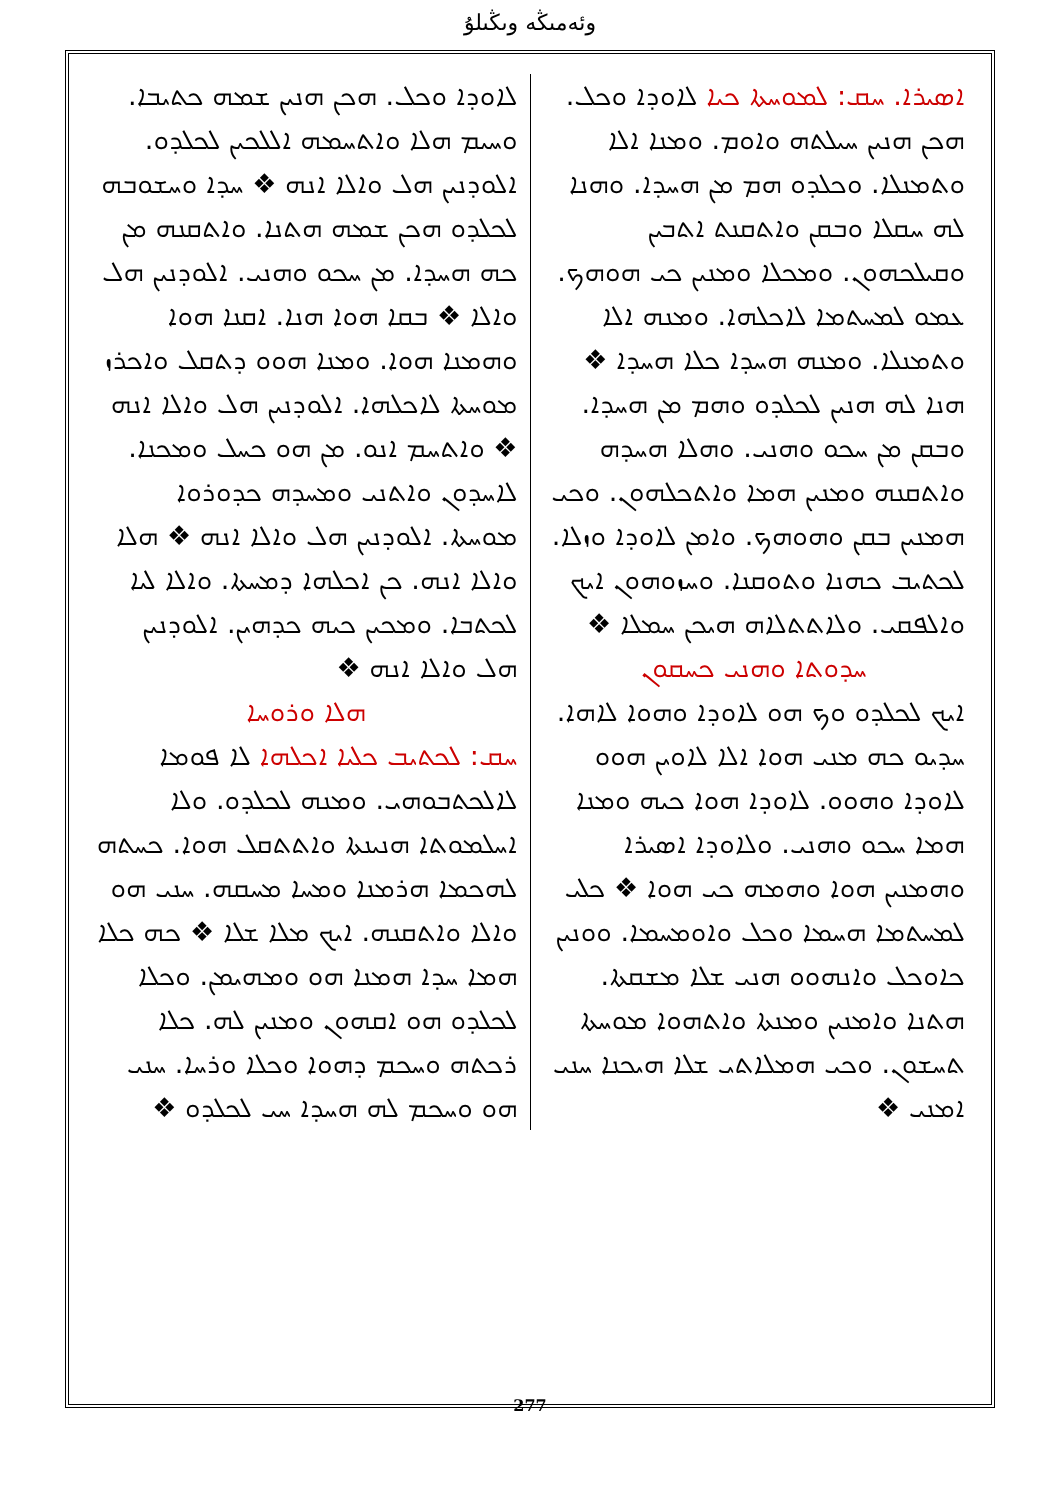وئەمىڭە وىڭىلۇ
ܠܐܘܕܐ ܘܟܠ. ܗܟܢ ܗܢܝܢ ܫܡܗ ܟܬܝܒܐ. ܘܚܝܡ ܗܠܐ ܘܐܬܚܡܗ ܐܠܠܟܝܢ ܠܟܠܕܘ. ܐܠܘܕܢܝܢ ܗܠ ܘܐܠܐ ܐܢܗ ❖ ܚܕܐ ܘܚܫܘܒܗ ܠܟܠܕܘ ܗܟܢ ܫܡܗ ܗܬܢܐ. ܘܐܬܩܢܗ ܡܢ ܟܗ ܗܚܕܐ. ܡܢ ܚܟܘ ܘܗܢܝ. ܐܠܘܕܢܝܢ ܗܠ ܘܐܠܐ ❖ ܒܩܐ ܗܘܐ ܗܢܐ. ܐܩܢܐ ܗܘܐ ܘܗܡܢܐ ܗܘܐ. ܘܡܢܐ ܗܘܘ ܕܬܩܠ ܘܐܟܪܙ ܡܘܚܬܐ ܠܐܟܠܗܐ. ܐܠܘܕܢܝܢ ܗܠ ܘܐܠܐ ܐܢܗ ❖ ܘܐܬܚܡ ܐܢܘ. ܡܢ ܗܘ ܟܚܠ ܘܡܟܢܐ. ܠܐܚܕܘܢ ܘܐܬܢܝ ܘܡܚܕܗ ܟܕܘܪܘܐ ܡܘܚܬܐ. ܐܠܘܕܢܝܢ ܗܠ ܘܐܠܐ ܐܢܗ ❖ ܗܠܐ ܘܐܠܐ ܐܢܗ. ܟܢ ܐܟܠܗܐ ܕܡܚܬܐ. ܘܐܠܐ ܠܝܐ ܠܟܬܒܐ. ܘܡܟܝܢ ܟܝܗ ܟܕܗܝܢ. ܐܠܘܕܢܝܢ ܗܠ ܘܐܠܐ ܐܢܗ ❖
ܗܠܐ ܘܪܘܚܐ
ܚܩ: ܠܟܬܝܒ ܟܠܝܐ ܐܟܠܗܐ ܠܐ ܦܘܡܐ ܠܐܠܟܬܒܘܗܝ. ܘܡܢܗ ܠܟܠܕܘ. ܘܠܐ ܐܚܠܡܘܬܐ ܗܢܝܢܬܐ ܘܐܬܬܩܠ ܗܘܐ. ܟܚܬܗ ܠܗܟܡܐ ܗܪܡܢܐ ܘܡܚܐ ܡܚܩܗ. ܚܢܝ ܗܘ ܘܐܠܐ ܘܐܬܩܢܗ. ܐܝܟ ܡܠܐ ܫܠܐ ❖ ܟܗ ܟܠܐ ܗܡܐ ܚܕܐ ܗܡܢܐ ܗܘ ܘܡܗܝܡܢ. ܘܟܠܐ ܠܟܠܕܘ ܗܘ ܐܩܗܘܢ ܘܡܢܝܢ ܠܗ. ܟܠܐ ܪܟܬܗ ܘܚܟܡ ܕܗܘܐ ܘܟܠܐ ܘܪܚܐ. ܚܢܝ ܗܘ ܘܚܟܡ ܠܗ ܗܚܕܐ ܚܝ ܠܟܠܕܘ ❖
ܐܣܝܪܐ. ܚܩ: ܠܡܘܚܬܐ ܟܝܐ ܠܐܘܕܐ ܘܟܠ. ܗܟܢ ܗܢܝܢ ܚܝܠܬܗ ܘܐܘܡ. ܘܡܢܐ ܐܠܐ ܘܬܡܢܠܐ. ܘܟܠܕܘ ܗܡ ܡܢ ܗܚܕܐ. ܘܗܢܐ ܠܗ ܚܩܠܐ ܘܒܩܢ ܘܐܬܩܢܬ ܐܬܒܝܢ ܘܩܝܠܟܗܘܢ. ܘܡܟܠܐ ܘܡܢܝܢ ܟܝ ܗܘܗܟ. ܥܡܘ ܠܡܚܬܡܐ ܠܐܟܠܗܐ. ܘܡܢܗ ܐܠܐ ܘܬܡܢܠܐ. ܘܡܢܗ ܗܚܕܐ ܟܠܐ ܗܚܕܐ ❖ ܗܢܐ ܠܗ ܗܢܝܢ ܠܟܠܕܘ ܘܗܡ ܡܢ ܗܚܕܐ. ܘܒܩܢ ܡܢ ܚܟܘ ܘܗܢܝ. ܘܗܠܐ ܗܚܕܗ ܘܐܬܩܢܗ ܘܡܢܝܢ ܗܡܐ ܘܐܬܟܠܗܘܢ. ܘܟܝ ܗܡܢܝܢ ܒܩܢ ܘܗܘܗܟ. ܘܐܡܢ ܠܐܘܕܐ ܘܙܠܐ. ܠܟܬܝܒ ܟܗܢܐ ܘܬܘܩܢܐ. ܘܚܙܘܗܘܢ ܐܝܟ ܘܐܠܦܩܝ. ܘܠܐܬܬܠܐܗ ܗܝܟܢ ܚܡܠܐ ❖
ܚܕܘܬܐ ܘܗܢܝ ܟܚܩܘܢ
ܐܝܟ ܠܟܠܕܘ ܘܟ ܗܘ ܠܐܘܕܐ ܘܗܘܐ ܠܐܗܐ. ܚܕܝܘ ܟܗ ܡܢܝ ܗܘܐ ܐܠܐ ܠܐܘܝܢ ܗܘܘ ܠܐܘܕܐ ܘܗܘܘ. ܠܐܘܕܐ ܗܘܐ ܟܝܗ ܘܡܢܐ ܗܡܐ ܚܟܘ ܘܗܢܝ. ܘܠܐܘܕܐ ܐܣܝܪܐ ܘܗܡܢܝܢ ܗܘܐ ܘܗܡܗ ܟܝ ܗܘܐ ❖ ܟܠܝ ܠܡܚܬܡܐ ܗܚܡܐ ܘܟܠ ܘܐܘܡܚܡܐ. ܘܘܢܝܢ ܟܐܘܟܠ ܘܐܢܗܘܘ ܗܢܝ ܫܠܐ ܡܫܩܬܐ. ܗܬܢܐ ܘܐܡܢܝܢ ܘܡܢܬܐ ܘܐܬܗܘܐ ܡܘܚܬܐ ܬܚܫܘܢ. ܘܟܝ ܗܡܠܐܬܝ ܫܠܐ ܗܝܟܢܐ ܚܢܝ ܐܡܢܝ ❖
277